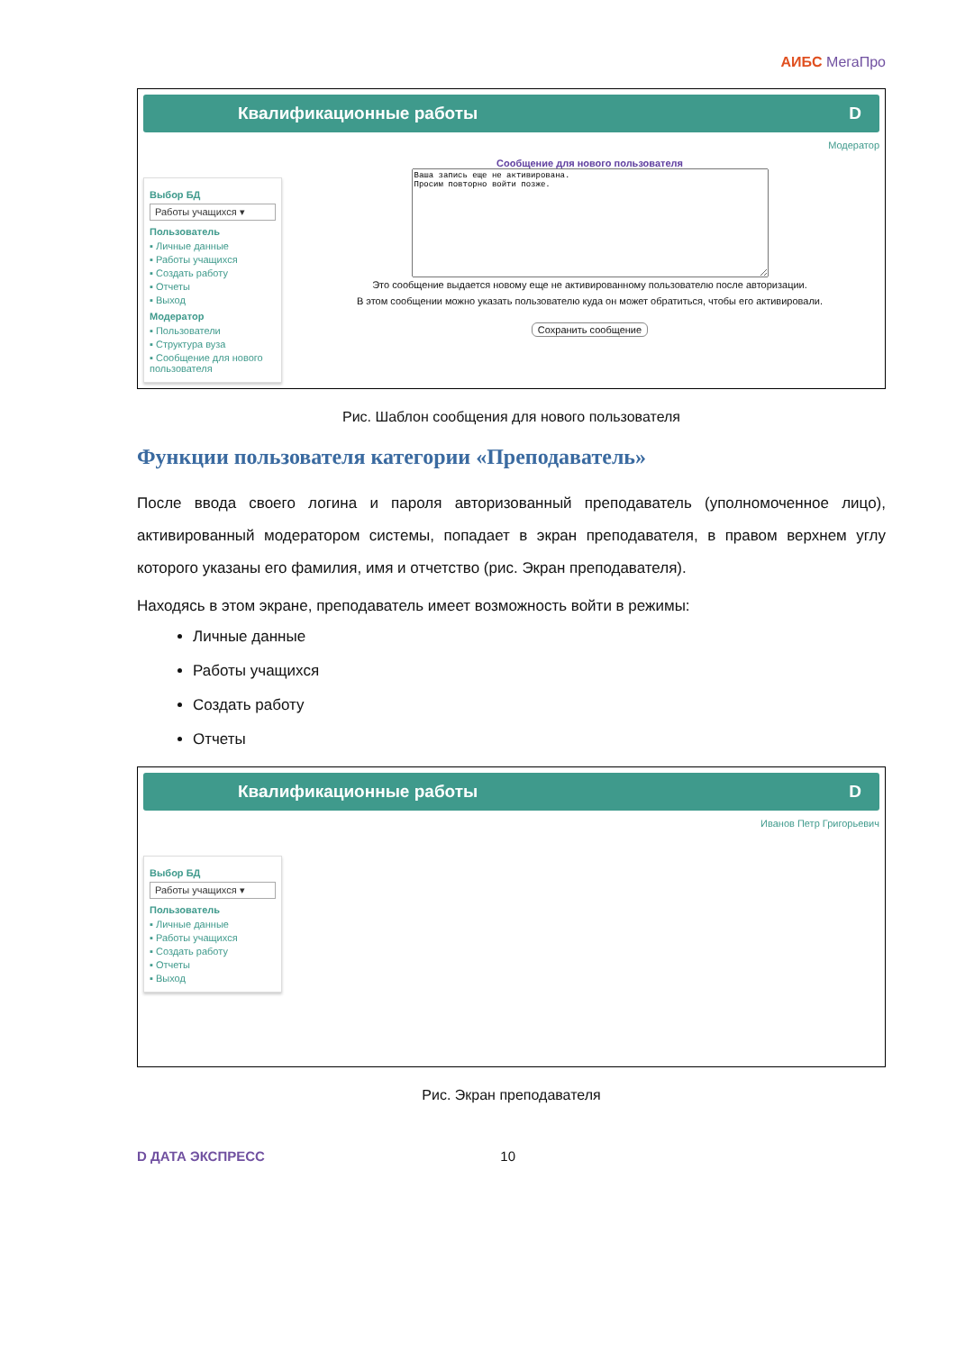АИБС МегаПро
Квалификационные работы D
Выбор БД
Работы учащихся ▾
Пользователь
▪ Личные данные
▪ Работы учащихся
▪ Создать работу
▪ Отчеты
▪ Выход
Модератор
▪ Пользователи
▪ Структура вуза
▪ Сообщение для нового пользователя
Модератор
Сообщение для нового пользователя
Ваша запись еще не активирована. Просим повторно войти позже.
Это сообщение выдается новому еще не активированному пользователю после авторизации.
В этом сообщении можно указать пользователю куда он может обратиться, чтобы его активировали.
Сохранить сообщение
Рис. Шаблон сообщения для нового пользователя
Функции пользователя категории «Преподаватель»
После ввода своего логина и пароля авторизованный преподаватель (уполномоченное лицо), активированный модератором системы, попадает в экран преподавателя, в правом верхнем углу которого указаны его фамилия, имя и отчетство (рис. Экран преподавателя).
Находясь в этом экране, преподаватель имеет возможность войти в режимы:
Личные данные
Работы учащихся
Создать работу
Отчеты
Квалификационные работы D
Выбор БД
Работы учащихся ▾
Пользователь
▪ Личные данные
▪ Работы учащихся
▪ Создать работу
▪ Отчеты
▪ Выход
Иванов Петр Григорьевич
Рис. Экран преподавателя
D ДАТА ЭКСПРЕСС 10